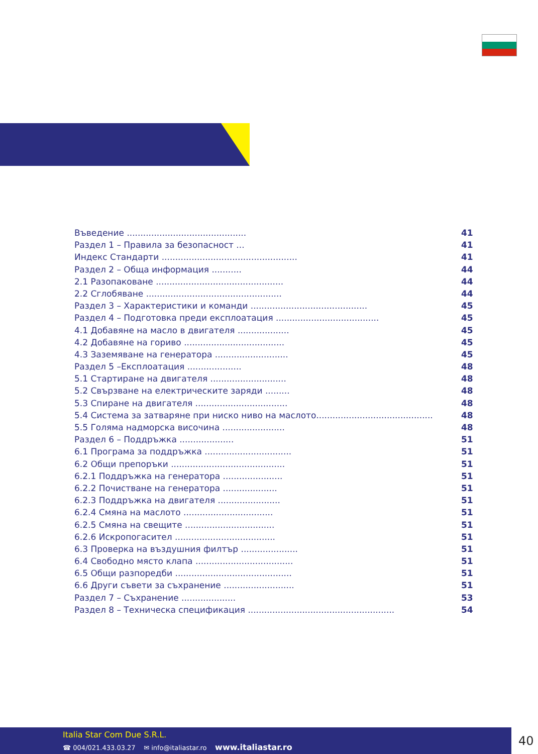Въведение ............................................ 41
Раздел 1 – Правила за безопасност ... 41
Индекс Стандарти .................................................. 41
Раздел 2 – Обща информация ........... 44
2.1 Разопаковане ............................................... 44
2.2 Сглобяване .................................................. 44
Раздел 3 – Характеристики и команди ........................................... 45
Раздел 4 – Подготовка преди експлоатация ...................................... 45
4.1 Добавяне на масло в двигателя ................... 45
4.2 Добавяне на гориво ..................................... 45
4.3 Заземяване на генератора ........................... 45
Раздел 5 –Експлоатация .................... 48
5.1 Стартиране на двигателя ............................ 48
5.2 Свързване на електрическите заряди ......... 48
5.3 Спиране на двигателя .................................. 48
5.4 Система за затваряне при ниско ниво на маслото........................................... 48
5.5 Голяма надморска височина ....................... 48
Раздел 6 – Поддръжка .................... 51
6.1 Програма за поддръжка ................................ 51
6.2 Общи препоръки .......................................... 51
6.2.1 Поддръжка на генератора ...................... 51
6.2.2 Почистване на генератора .................... 51
6.2.3 Поддръжка на двигателя ....................... 51
6.2.4 Смяна на маслото ................................. 51
6.2.5 Смяна на свещите ................................. 51
6.2.6 Искропогасител ..................................... 51
6.3 Проверка на въздушния филтър ..................... 51
6.4 Свободно място клапа .................................... 51
6.5 Общи разпоредби ........................................... 51
6.6 Други съвети за съхранение .......................... 51
Раздел 7 – Съхранение .................... 53
Раздел 8 – Техническа спецификация ...................................................... 54
Italia Star Com Due S.R.L.
☎ 004/021.433.03.27 ✉ info@italiastar.ro www.italiastar.ro
40